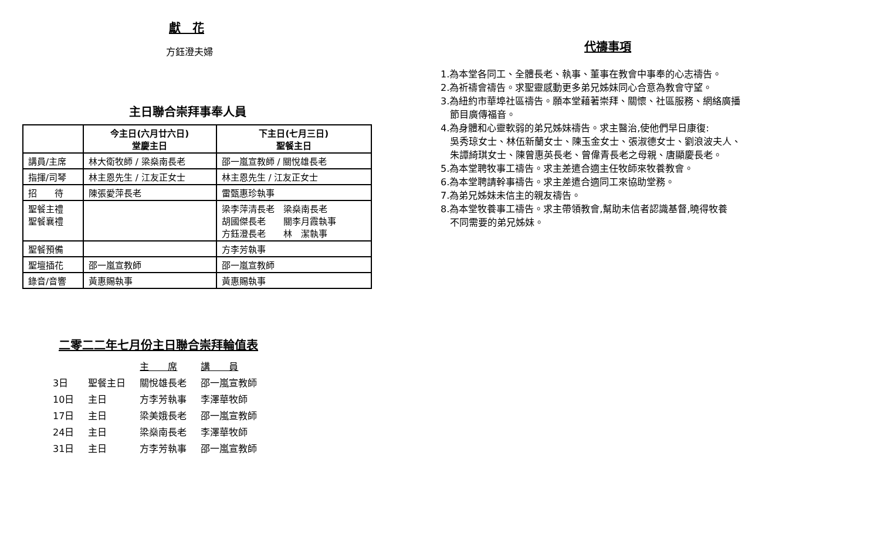獻　花
方鈺澄夫婦
主日聯合崇拜事奉人員
| | 今主日(六月廿六日) 堂慶主日 | 下主日(七月三日) 聖餐主日 |
| --- | --- | --- |
| 講員/主席 | 林大衛牧師 / 梁燊南長老 | 邵一嵐宣教師 / 關悅雄長老 |
| 指揮/司琴 | 林主恩先生 / 江友正女士 | 林主恩先生 / 江友正女士 |
| 招 待 | 陳張愛萍長老 | 雷甄惠珍執事 |
| 聖餐主禮 聖餐襄禮 | | 梁李萍清長老 梁燊南長老 胡國傑長老 關李月霞執事 方鈺澄長老 林 潔執事 |
| 聖餐預備 | | 方李芳執事 |
| 聖壇插花 | 邵一嵐宣教師 | 邵一嵐宣教師 |
| 錄音/音響 | 黃惠賜執事 | 黃惠賜執事 |
二零二二年七月份主日聯合崇拜輪值表
| | | 主 席 | 講 員 |
| 3日 | 聖餐主日 | 關悅雄長老 | 邵一嵐宣教師 |
| 10日 | 主日 | 方李芳執事 | 李澤華牧師 |
| 17日 | 主日 | 梁美娥長老 | 邵一嵐宣教師 |
| 24日 | 主日 | 梁燊南長老 | 李澤華牧師 |
| 31日 | 主日 | 方李芳執事 | 邵一嵐宣教師 |
代禱事項
1.為本堂各同工、全體長老、執事、董事在教會中事奉的心志禱告。
2.為祈禱會禱告。求聖靈感動更多弟兄姊妹同心合意為教會守望。
3.為紐約市華埠社區禱告。願本堂藉著崇拜、關懷、社區服務、網絡廣播
　節目廣傳福音。
4.為身體和心靈軟弱的弟兄姊妹禱告。求主醫治,使他們早日康復:
　吳秀琼女士、林伍新蘭女士、陳玉金女士、張淑德女士、劉浪波夫人、
　朱譚綺琪女士、陳曾惠英長老、曾偉青長老之母親、唐顯慶長老。
5.為本堂聘牧事工禱告。求主差遣合適主任牧師來牧養教會。
6.為本堂聘請幹事禱告。求主差遣合適同工來協助堂務。
7.為弟兄姊妹未信主的親友禱告。
8.為本堂牧養事工禱告。求主帶領教會,幫助未信者認識基督,曉得牧養
　不同需要的弟兄姊妹。